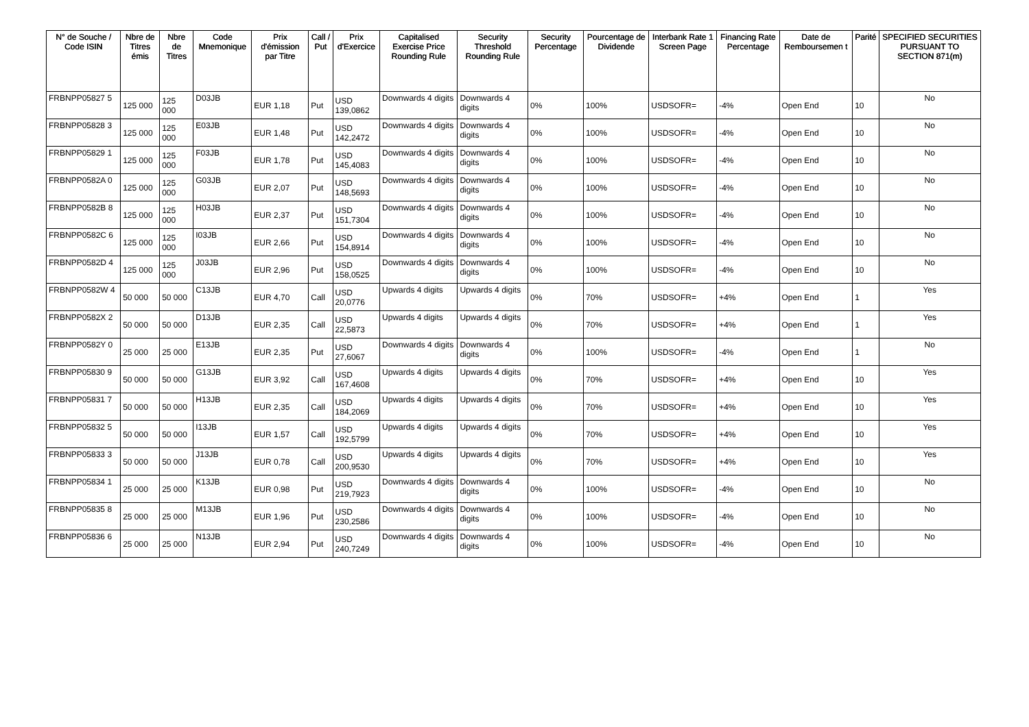| N° de Souche / Code ISIN | Nbre de Titres émis | Nbre de Titres | Code Mnemonique | Prix d'émission par Titre | Call / Put | Prix d'Exercice | Capitalised Exercise Price Rounding Rule | Security Threshold Rounding Rule | Security Percentage | Pourcentage de Dividende | Interbank Rate 1 Screen Page | Financing Rate Percentage | Date de Remboursemen t | Parité | SPECIFIED SECURITIES PURSUANT TO SECTION 871(m) |
| --- | --- | --- | --- | --- | --- | --- | --- | --- | --- | --- | --- | --- | --- | --- | --- |
| FRBNPP05827 5 | 125 000 | 125 000 | D03JB | EUR 1,18 | Put | USD 139,0862 | Downwards 4 digits | Downwards 4 digits | 0% | 100% | USDSOFR= | -4% | Open End | 10 | No |
| FRBNPP05828 3 | 125 000 | 125 000 | E03JB | EUR 1,48 | Put | USD 142,2472 | Downwards 4 digits | Downwards 4 digits | 0% | 100% | USDSOFR= | -4% | Open End | 10 | No |
| FRBNPP05829 1 | 125 000 | 125 000 | F03JB | EUR 1,78 | Put | USD 145,4083 | Downwards 4 digits | Downwards 4 digits | 0% | 100% | USDSOFR= | -4% | Open End | 10 | No |
| FRBNPP0582A 0 | 125 000 | 125 000 | G03JB | EUR 2,07 | Put | USD 148,5693 | Downwards 4 digits | Downwards 4 digits | 0% | 100% | USDSOFR= | -4% | Open End | 10 | No |
| FRBNPP0582B 8 | 125 000 | 125 000 | H03JB | EUR 2,37 | Put | USD 151,7304 | Downwards 4 digits | Downwards 4 digits | 0% | 100% | USDSOFR= | -4% | Open End | 10 | No |
| FRBNPP0582C 6 | 125 000 | 125 000 | I03JB | EUR 2,66 | Put | USD 154,8914 | Downwards 4 digits | Downwards 4 digits | 0% | 100% | USDSOFR= | -4% | Open End | 10 | No |
| FRBNPP0582D 4 | 125 000 | 125 000 | J03JB | EUR 2,96 | Put | USD 158,0525 | Downwards 4 digits | Downwards 4 digits | 0% | 100% | USDSOFR= | -4% | Open End | 10 | No |
| FRBNPP0582W 4 | 50 000 | 50 000 | C13JB | EUR 4,70 | Call | USD 20,0776 | Upwards 4 digits | Upwards 4 digits | 0% | 70% | USDSOFR= | +4% | Open End | 1 | Yes |
| FRBNPP0582X 2 | 50 000 | 50 000 | D13JB | EUR 2,35 | Call | USD 22,5873 | Upwards 4 digits | Upwards 4 digits | 0% | 70% | USDSOFR= | +4% | Open End | 1 | Yes |
| FRBNPP0582Y 0 | 25 000 | 25 000 | E13JB | EUR 2,35 | Put | USD 27,6067 | Downwards 4 digits | Downwards 4 digits | 0% | 100% | USDSOFR= | -4% | Open End | 1 | No |
| FRBNPP05830 9 | 50 000 | 50 000 | G13JB | EUR 3,92 | Call | USD 167,4608 | Upwards 4 digits | Upwards 4 digits | 0% | 70% | USDSOFR= | +4% | Open End | 10 | Yes |
| FRBNPP05831 7 | 50 000 | 50 000 | H13JB | EUR 2,35 | Call | USD 184,2069 | Upwards 4 digits | Upwards 4 digits | 0% | 70% | USDSOFR= | +4% | Open End | 10 | Yes |
| FRBNPP05832 5 | 50 000 | 50 000 | I13JB | EUR 1,57 | Call | USD 192,5799 | Upwards 4 digits | Upwards 4 digits | 0% | 70% | USDSOFR= | +4% | Open End | 10 | Yes |
| FRBNPP05833 3 | 50 000 | 50 000 | J13JB | EUR 0,78 | Call | USD 200,9530 | Upwards 4 digits | Upwards 4 digits | 0% | 70% | USDSOFR= | +4% | Open End | 10 | Yes |
| FRBNPP05834 1 | 25 000 | 25 000 | K13JB | EUR 0,98 | Put | USD 219,7923 | Downwards 4 digits | Downwards 4 digits | 0% | 100% | USDSOFR= | -4% | Open End | 10 | No |
| FRBNPP05835 8 | 25 000 | 25 000 | M13JB | EUR 1,96 | Put | USD 230,2586 | Downwards 4 digits | Downwards 4 digits | 0% | 100% | USDSOFR= | -4% | Open End | 10 | No |
| FRBNPP05836 6 | 25 000 | 25 000 | N13JB | EUR 2,94 | Put | USD 240,7249 | Downwards 4 digits | Downwards 4 digits | 0% | 100% | USDSOFR= | -4% | Open End | 10 | No |